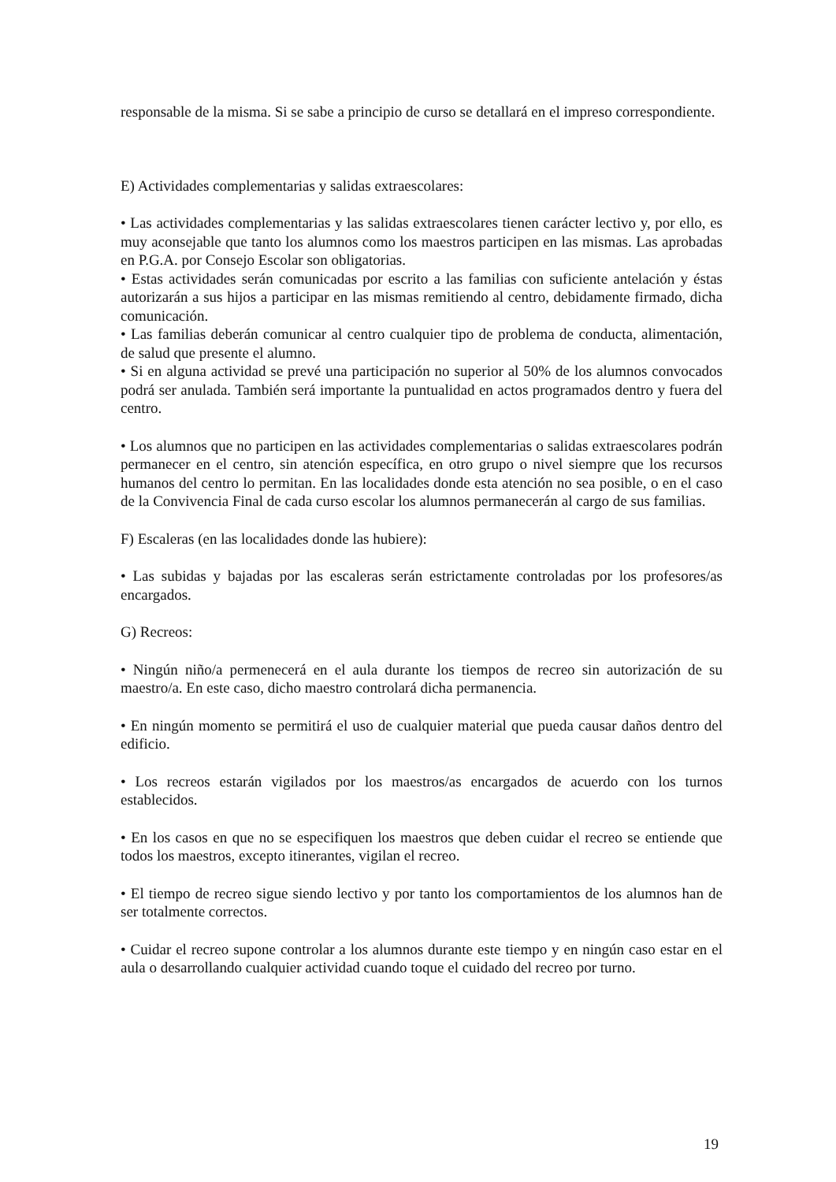responsable de la misma. Si se sabe a principio de curso se detallará en el impreso correspondiente.
E) Actividades complementarias y salidas extraescolares:
• Las actividades complementarias y las salidas extraescolares tienen carácter lectivo y, por ello, es muy aconsejable que tanto los alumnos como los maestros participen en las mismas. Las aprobadas en P.G.A. por Consejo Escolar son obligatorias.
• Estas actividades serán comunicadas por escrito a las familias con suficiente antelación y éstas autorizarán a sus hijos a participar en las mismas remitiendo al centro, debidamente firmado, dicha comunicación.
• Las familias deberán comunicar al centro cualquier tipo de problema de conducta, alimentación, de salud que presente el alumno.
• Si en alguna actividad se prevé una participación no superior al 50% de los alumnos convocados podrá ser anulada. También será importante la puntualidad en actos programados dentro y fuera del centro.
• Los alumnos que no participen en las actividades complementarias o salidas extraescolares podrán permanecer en el centro, sin atención específica, en otro grupo o nivel siempre que los recursos humanos del centro lo permitan. En las localidades donde esta atención no sea posible, o en el caso de la Convivencia Final de cada curso escolar los alumnos permanecerán al cargo de sus familias.
F) Escaleras (en las localidades donde las hubiere):
• Las subidas y bajadas por las escaleras serán estrictamente controladas por los profesores/as encargados.
G) Recreos:
• Ningún niño/a permenecerá en el aula durante los tiempos de recreo sin autorización de su maestro/a. En este caso, dicho maestro controlará dicha permanencia.
• En ningún momento se permitirá el uso de cualquier material que pueda causar daños dentro del edificio.
• Los recreos estarán vigilados por los maestros/as encargados de acuerdo con los turnos establecidos.
• En los casos en que no se especifiquen los maestros que deben cuidar el recreo se entiende que todos los maestros, excepto itinerantes, vigilan el recreo.
• El tiempo de recreo sigue siendo lectivo y por tanto los comportamientos de los alumnos han de ser totalmente correctos.
• Cuidar el recreo supone controlar a los alumnos durante este tiempo y en ningún caso estar en el aula o desarrollando cualquier actividad cuando toque el cuidado del recreo por turno.
19